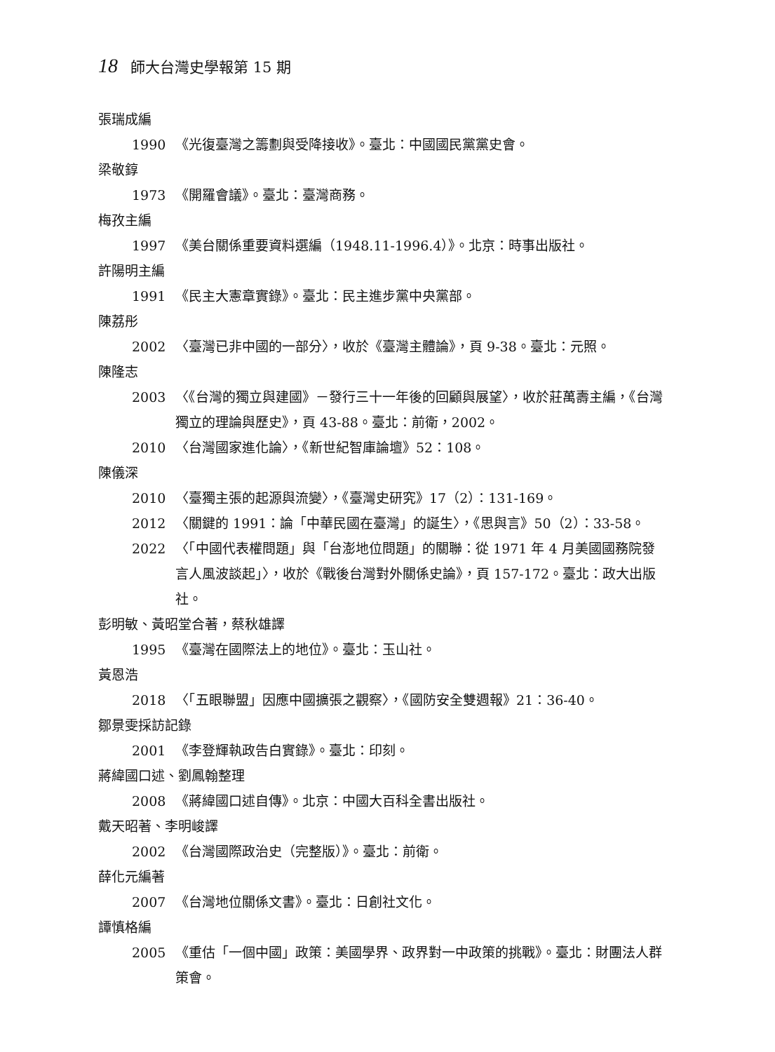18 師大台灣史學報第 15 期
張瑞成編
1990 《光復臺灣之籌劃與受降接收》。臺北：中國國民黨黨史會。
梁敬錞
1973 《開羅會議》。臺北：臺灣商務。
梅孜主編
1997 《美台關係重要資料選編（1948.11-1996.4）》。北京：時事出版社。
許陽明主編
1991 《民主大憲章實錄》。臺北：民主進步黨中央黨部。
陳荔彤
2002 〈臺灣已非中國的一部分〉，收於《臺灣主體論》，頁 9-38。臺北：元照。
陳隆志
2003 〈《台灣的獨立與建國》－發行三十一年後的回顧與展望〉，收於莊萬壽主編，《台灣獨立的理論與歷史》，頁 43-88。臺北：前衛，2002。
2010 〈台灣國家進化論〉，《新世紀智庫論壇》52：108。
陳儀深
2010 〈臺獨主張的起源與流變〉，《臺灣史研究》17（2）：131-169。
2012 〈關鍵的 1991：論「中華民國在臺灣」的誕生〉，《思與言》50（2）：33-58。
2022 〈「中國代表權問題」與「台澎地位問題」的關聯：從 1971 年 4 月美國國務院發言人風波談起」〉，收於《戰後台灣對外關係史論》，頁 157-172。臺北：政大出版社。
彭明敏、黃昭堂合著，蔡秋雄譯
1995 《臺灣在國際法上的地位》。臺北：玉山社。
黃恩浩
2018 〈「五眼聯盟」因應中國擴張之觀察〉，《國防安全雙週報》21：36-40。
鄒景雯採訪記錄
2001 《李登輝執政告白實錄》。臺北：印刻。
蔣緯國口述、劉鳳翰整理
2008 《蔣緯國口述自傳》。北京：中國大百科全書出版社。
戴天昭著、李明峻譯
2002 《台灣國際政治史（完整版）》。臺北：前衛。
薛化元編著
2007 《台灣地位關係文書》。臺北：日創社文化。
譚慎格編
2005 《重估「一個中國」政策：美國學界、政界對一中政策的挑戰》。臺北：財團法人群策會。